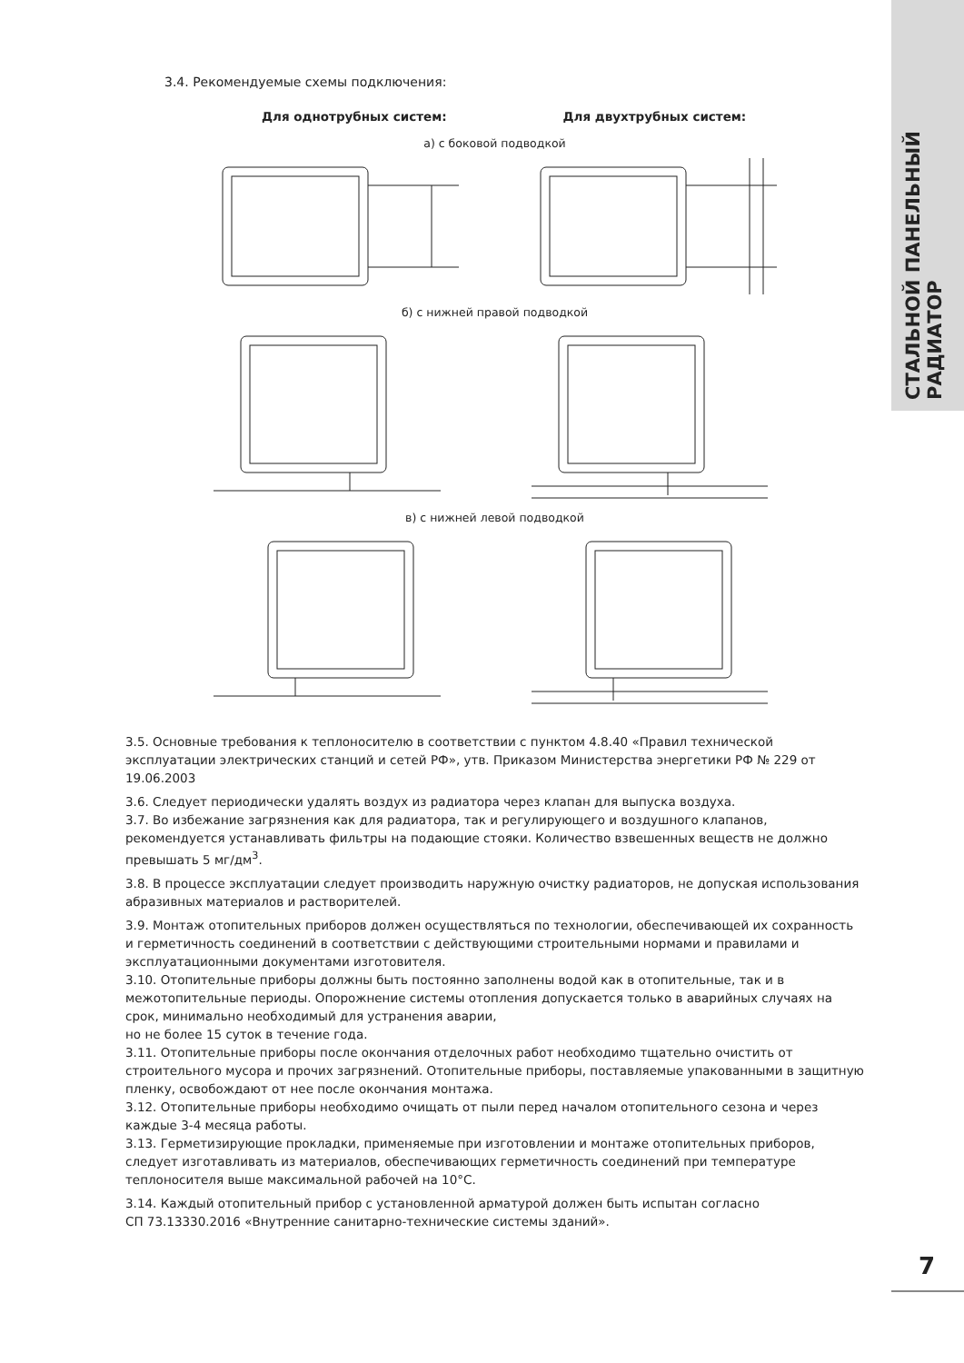СТАЛЬНОЙ ПАНЕЛЬНЫЙ РАДИАТОР
3.4. Рекомендуемые схемы подключения:
Для однотрубных систем: Для двухтрубных систем:
а) с боковой подводкой
б) с нижней правой подводкой
в) с нижней левой подводкой
3.5. Основные требования к теплоносителю в соответствии с пунктом 4.8.40 «Правил технической эксплуатации электрических станций и сетей РФ», утв. Приказом Министерства энергетики РФ № 229 от 19.06.2003
3.6. Следует периодически удалять воздух из радиатора через клапан для выпуска воздуха.
3.7. Во избежание загрязнения как для радиатора, так и регулирующего и воздушного клапанов, рекомендуется устанавливать фильтры на подающие стояки. Количество взвешенных веществ не должно превышать 5 мг/дм<sup>3</sup>.
3.8. В процессе эксплуатации следует производить наружную очистку радиаторов, не допуская использования абразивных материалов и растворителей.
3.9. Монтаж отопительных приборов должен осуществляться по технологии, обеспечивающей их сохранность и герметичность соединений в соответствии с действующими строительными нормами и правилами и эксплуатационными документами изготовителя.
3.10. Отопительные приборы должны быть постоянно заполнены водой как в отопительные, так и в межотопительные периоды. Опорожнение системы отопления допускается только в аварийных случаях на срок, минимально необходимый для устранения аварии,
но не более 15 суток в течение года.
3.11. Отопительные приборы после окончания отделочных работ необходимо тщательно очистить от строительного мусора и прочих загрязнений. Отопительные приборы, поставляемые упакованными в защитную пленку, освобождают от нее после окончания монтажа.
3.12. Отопительные приборы необходимо очищать от пыли перед началом отопительного сезона и через каждые 3-4 месяца работы.
3.13. Герметизирующие прокладки, применяемые при изготовлении и монтаже отопительных приборов, следует изготавливать из материалов, обеспечивающих герметичность соединений при температуре теплоносителя выше максимальной рабочей на 10°С.
3.14. Каждый отопительный прибор с установленной арматурой должен быть испытан согласно
СП 73.13330.2016 «Внутренние санитарно-технические системы зданий».
7